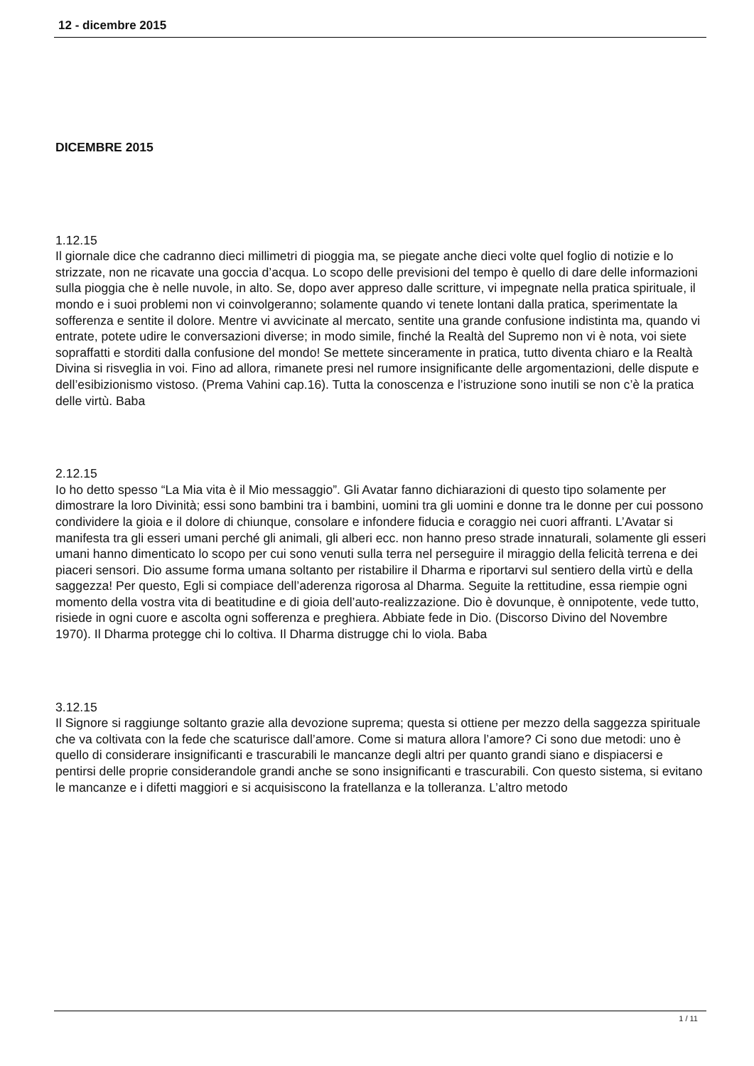12 - dicembre 2015
DICEMBRE 2015
1.12.15
Il giornale dice che cadranno dieci millimetri di pioggia ma, se piegate anche dieci volte quel foglio di notizie e lo strizzate, non ne ricavate una goccia d’acqua. Lo scopo delle previsioni del tempo è quello di dare delle informazioni sulla pioggia che è nelle nuvole, in alto. Se, dopo aver appreso dalle scritture, vi impegnate nella pratica spirituale, il mondo e i suoi problemi non vi coinvolgeranno; solamente quando vi tenete lontani dalla pratica, sperimentate la sofferenza e sentite il dolore. Mentre vi avvicinate al mercato, sentite una grande confusione indistinta ma, quando vi entrate, potete udire le conversazioni diverse; in modo simile, finché la Realtà del Supremo non vi è nota, voi siete sopraffatti e storditi dalla confusione del mondo! Se mettete sinceramente in pratica, tutto diventa chiaro e la Realtà Divina si risveglia in voi. Fino ad allora, rimanete presi nel rumore insignificante delle argomentazioni, delle dispute e dell’esibizionismo vistoso. (Prema Vahini cap.16). Tutta la conoscenza e l’istruzione sono inutili se non c’è la pratica delle virtù. Baba
2.12.15
Io ho detto spesso “La Mia vita è il Mio messaggio”. Gli Avatar fanno dichiarazioni di questo tipo solamente per dimostrare la loro Divinità; essi sono bambini tra i bambini, uomini tra gli uomini e donne tra le donne per cui possono condividere la gioia e il dolore di chiunque, consolare e infondere fiducia e coraggio nei cuori affranti. L’Avatar si manifesta tra gli esseri umani perché gli animali, gli alberi ecc. non hanno preso strade innaturali, solamente gli esseri umani hanno dimenticato lo scopo per cui sono venuti sulla terra nel perseguire il miraggio della felicità terrena e dei piaceri sensori. Dio assume forma umana soltanto per ristabilire il Dharma e riportarvi sul sentiero della virtù e della saggezza! Per questo, Egli si compiace dell’aderenza rigorosa al Dharma. Seguite la rettitudine, essa riempie ogni momento della vostra vita di beatitudine e di gioia dell’auto-realizzazione. Dio è dovunque, è onnipotente, vede tutto, risiede in ogni cuore e ascolta ogni sofferenza e preghiera. Abbiate fede in Dio. (Discorso Divino del Novembre 1970). Il Dharma protegge chi lo coltiva. Il Dharma distrugge chi lo viola. Baba
3.12.15
Il Signore si raggiunge soltanto grazie alla devozione suprema; questa si ottiene per mezzo della saggezza spirituale che va coltivata con la fede che scaturisce dall’amore. Come si matura allora l’amore? Ci sono due metodi: uno è quello di considerare insignificanti e trascurabili le mancanze degli altri per quanto grandi siano e dispiacersi e pentirsi delle proprie considerandole grandi anche se sono insignificanti e trascurabili. Con questo sistema, si evitano le mancanze e i difetti maggiori e si acquisiscono la fratellanza e la tolleranza. L’altro metodo
1 / 11